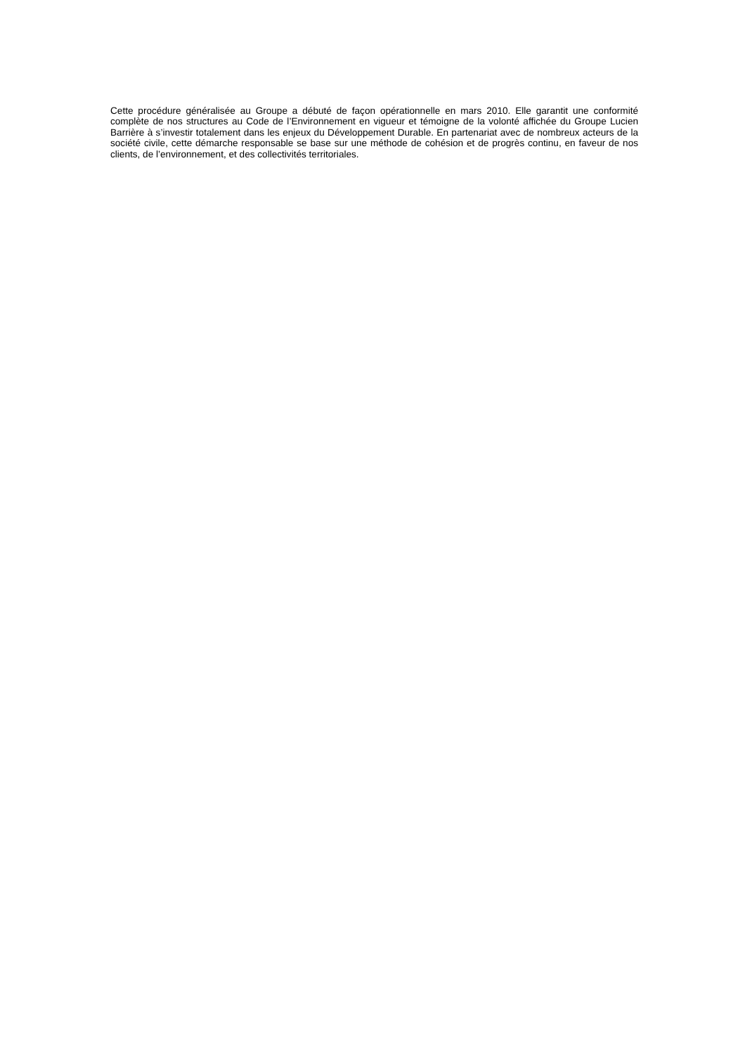Cette procédure généralisée au Groupe a débuté de façon opérationnelle en mars 2010. Elle garantit une conformité complète de nos structures au Code de l’Environnement en vigueur et témoigne de la volonté affichée du Groupe Lucien Barrière à s’investir totalement dans les enjeux du Développement Durable. En partenariat avec de nombreux acteurs de la société civile, cette démarche responsable se base sur une méthode de cohésion et de progrès continu, en faveur de nos clients, de l’environnement, et des collectivités territoriales.